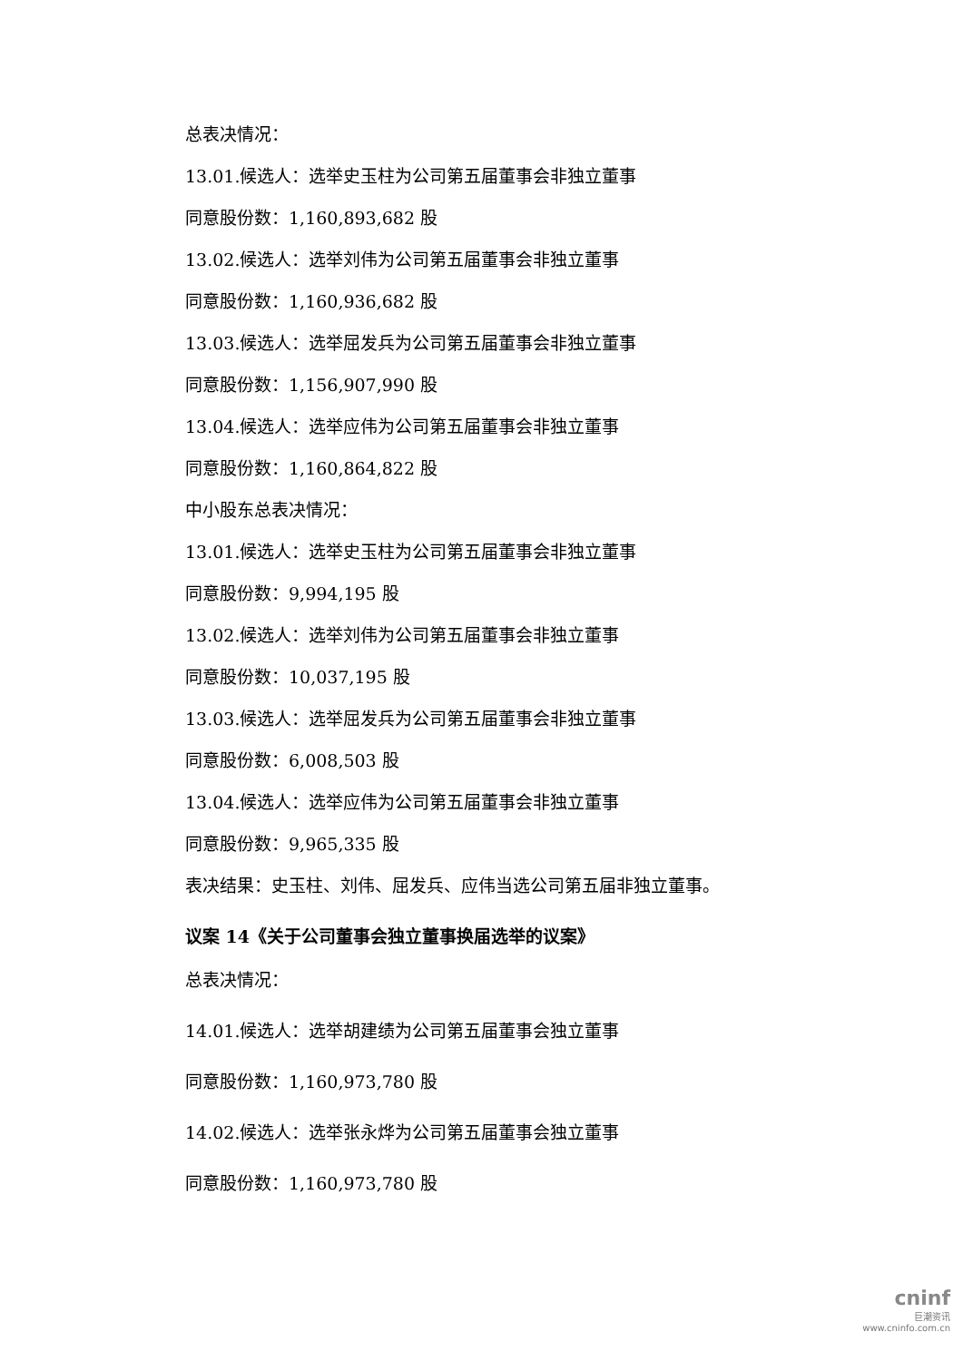总表决情况：
13.01.候选人：选举史玉柱为公司第五届董事会非独立董事
同意股份数：1,160,893,682 股
13.02.候选人：选举刘伟为公司第五届董事会非独立董事
同意股份数：1,160,936,682 股
13.03.候选人：选举屈发兵为公司第五届董事会非独立董事
同意股份数：1,156,907,990 股
13.04.候选人：选举应伟为公司第五届董事会非独立董事
同意股份数：1,160,864,822 股
中小股东总表决情况：
13.01.候选人：选举史玉柱为公司第五届董事会非独立董事
同意股份数：9,994,195 股
13.02.候选人：选举刘伟为公司第五届董事会非独立董事
同意股份数：10,037,195 股
13.03.候选人：选举屈发兵为公司第五届董事会非独立董事
同意股份数：6,008,503 股
13.04.候选人：选举应伟为公司第五届董事会非独立董事
同意股份数：9,965,335 股
表决结果：史玉柱、刘伟、屈发兵、应伟当选公司第五届非独立董事。
议案 14《关于公司董事会独立董事换届选举的议案》
总表决情况：
14.01.候选人：选举胡建绩为公司第五届董事会独立董事
同意股份数：1,160,973,780 股
14.02.候选人：选举张永烨为公司第五届董事会独立董事
同意股份数：1,160,973,780 股
cninf
巨潮资讯
www.cninfo.com.cn